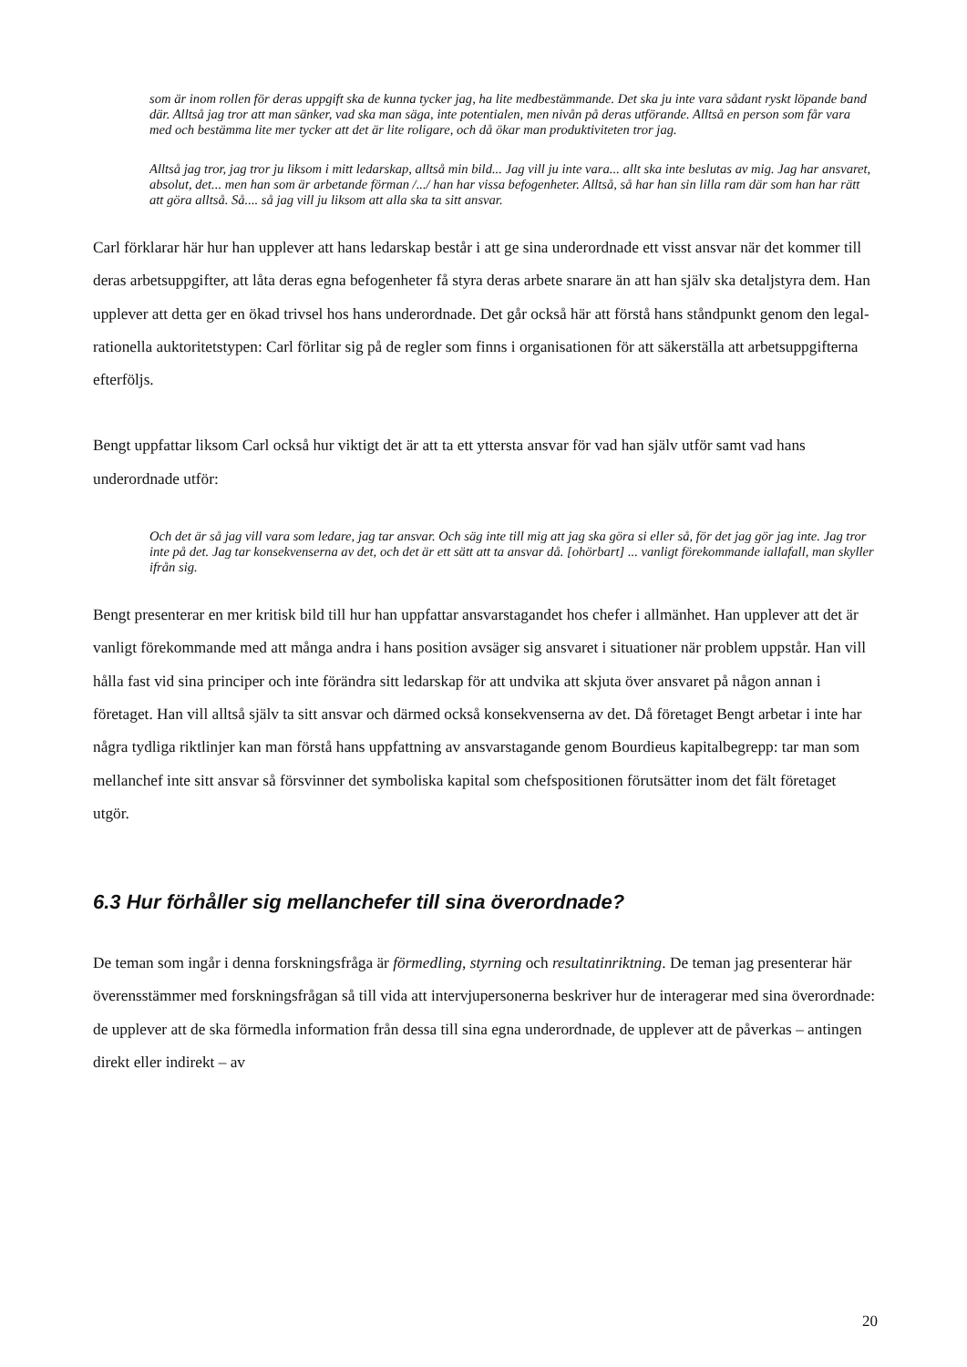som är inom rollen för deras uppgift ska de kunna tycker jag, ha lite medbestämmande. Det ska ju inte vara sådant ryskt löpande band där. Alltså jag tror att man sänker, vad ska man säga, inte potentialen, men nivån på deras utförande. Alltså en person som får vara med och bestämma lite mer tycker att det är lite roligare, och då ökar man produktiviteten tror jag.
Alltså jag tror, jag tror ju liksom i mitt ledarskap, alltså min bild... Jag vill ju inte vara... allt ska inte beslutas av mig. Jag har ansvaret, absolut, det... men han som är arbetande förman /.../ han har vissa befogenheter. Alltså, så har han sin lilla ram där som han har rätt att göra alltså. Så.... så jag vill ju liksom att alla ska ta sitt ansvar.
Carl förklarar här hur han upplever att hans ledarskap består i att ge sina underordnade ett visst ansvar när det kommer till deras arbetsuppgifter, att låta deras egna befogenheter få styra deras arbete snarare än att han själv ska detaljstyra dem. Han upplever att detta ger en ökad trivsel hos hans underordnade. Det går också här att förstå hans ståndpunkt genom den legal-rationella auktoritetstypen: Carl förlitar sig på de regler som finns i organisationen för att säkerställa att arbetsuppgifterna efterföljs.
Bengt uppfattar liksom Carl också hur viktigt det är att ta ett yttersta ansvar för vad han själv utför samt vad hans underordnade utför:
Och det är så jag vill vara som ledare, jag tar ansvar. Och säg inte till mig att jag ska göra si eller så, för det jag gör jag inte. Jag tror inte på det. Jag tar konsekvenserna av det, och det är ett sätt att ta ansvar då. [ohörbart] ... vanligt förekommande iallafall, man skyller ifrån sig.
Bengt presenterar en mer kritisk bild till hur han uppfattar ansvarstagandet hos chefer i allmänhet. Han upplever att det är vanligt förekommande med att många andra i hans position avsäger sig ansvaret i situationer när problem uppstår. Han vill hålla fast vid sina principer och inte förändra sitt ledarskap för att undvika att skjuta över ansvaret på någon annan i företaget. Han vill alltså själv ta sitt ansvar och därmed också konsekvenserna av det. Då företaget Bengt arbetar i inte har några tydliga riktlinjer kan man förstå hans uppfattning av ansvarstagande genom Bourdieus kapitalbegrepp: tar man som mellanchef inte sitt ansvar så försvinner det symboliska kapital som chefspositionen förutsätter inom det fält företaget utgör.
6.3 Hur förhåller sig mellanchefer till sina överordnade?
De teman som ingår i denna forskningsfråga är förmedling, styrning och resultatinriktning. De teman jag presenterar här överensstämmer med forskningsfrågan så till vida att intervjupersonerna beskriver hur de interagerar med sina överordnade: de upplever att de ska förmedla information från dessa till sina egna underordnade, de upplever att de påverkas – antingen direkt eller indirekt – av
20